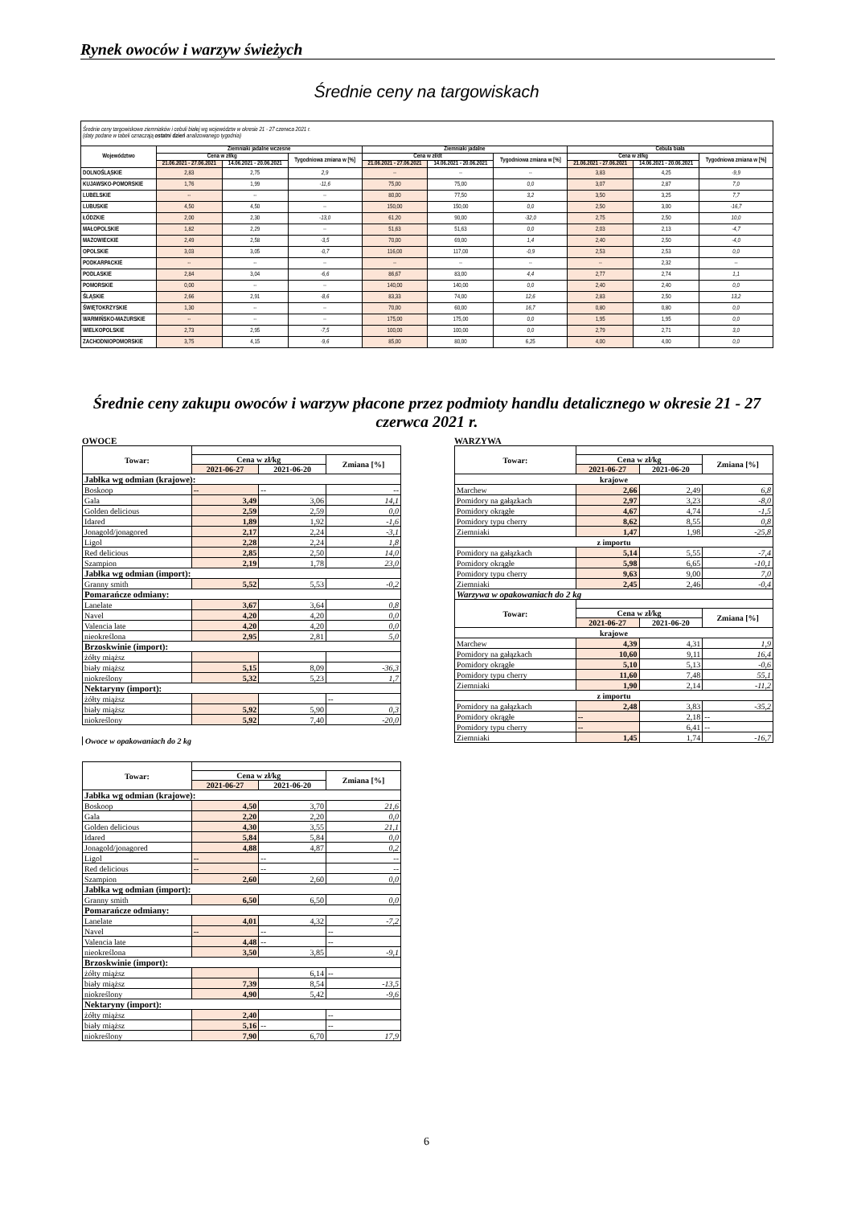Rynek owoców i warzyw świeżych
Średnie ceny na targowiskach
| Średnie ceny targowiskowe ziemniaków i cebuli białej wg województw w okresie 21 - 27 czerwca 2021 r. (daty podane w tabeli oznaczają ostatni dzień analizowanego tygodnia) | | | | | | | | | |
| Województwo | Ziemniaki jadalne wczesne | | | Ziemniaki jadalne | | | Cebula biała | | |
| | Cena w zł/kg | | Tygodniowa zmiana w [%] | Cena w zł/dt | | Tygodniowa zmiana w [%] | Cena w zł/kg | | Tygodniowa zmiana w [%] |
| | 21.06.2021 - 27.06.2021 | 14.06.2021 - 20.06.2021 | | 21.06.2021 - 27.06.2021 | 14.06.2021 - 20.06.2021 | | 21.06.2021 - 27.06.2021 | 14.06.2021 - 20.06.2021 | |
| DOLNOŚLĄSKIE | 2,83 | 2,75 | 2,9 | -- | -- | -- | 3,83 | 4,25 | -9,9 |
| KUJAWSKO-POMORSKIE | 1,76 | 1,99 | -11,6 | 75,00 | 75,00 | 0,0 | 3,07 | 2,87 | 7,0 |
| LUBELSKIE | -- | -- | -- | 80,00 | 77,50 | 3,2 | 3,50 | 3,25 | 7,7 |
| LUBUSKIE | 4,50 | 4,50 | -- | 150,00 | 150,00 | 0,0 | 2,50 | 3,00 | -16,7 |
| ŁÓDZKIE | 2,00 | 2,30 | -13,0 | 61,20 | 90,00 | -32,0 | 2,75 | 2,50 | 10,0 |
| MAŁOPOLSKIE | 1,82 | 2,29 | -- | 51,63 | 51,63 | 0,0 | 2,03 | 2,13 | -4,7 |
| MAZOWIECKIE | 2,49 | 2,58 | -3,5 | 70,00 | 69,00 | 1,4 | 2,40 | 2,50 | -4,0 |
| OPOLSKIE | 3,03 | 3,05 | -0,7 | 116,00 | 117,00 | -0,9 | 2,53 | 2,53 | 0,0 |
| PODKARPACKIE | -- | -- | -- | -- | -- | -- | -- | 2,32 | -- |
| PODLASKIE | 2,84 | 3,04 | -6,6 | 86,67 | 83,00 | 4,4 | 2,77 | 2,74 | 1,1 |
| POMORSKIE | 0,00 | -- | -- | 140,00 | 140,00 | 0,0 | 2,40 | 2,40 | 0,0 |
| ŚLĄSKIE | 2,66 | 2,91 | -8,6 | 83,33 | 74,00 | 12,6 | 2,83 | 2,50 | 13,2 |
| ŚWIĘTOKRZYSKIE | 1,30 | -- | -- | 70,00 | 60,00 | 16,7 | 0,80 | 0,80 | 0,0 |
| WARMIŃSKO-MAZURSKIE | -- | -- | -- | 175,00 | 175,00 | 0,0 | 1,95 | 1,95 | 0,0 |
| WIELKOPOLSKIE | 2,73 | 2,95 | -7,5 | 100,00 | 100,00 | 0,0 | 2,79 | 2,71 | 3,0 |
| ZACHODNIOPOMORSKIE | 3,75 | 4,15 | -9,6 | 85,00 | 80,00 | 6,25 | 4,00 | 4,00 | 0,0 |
Średnie ceny zakupu owoców i warzyw płacone przez podmioty handlu detalicznego w okresie 21 - 27 czerwca 2021 r.
OWOCE
| Towar: | | | |
| --- | --- | --- | --- |
| | Cena w zł/kg | | Zmiana [%] |
| | 2021-06-27 | 2021-06-20 | |
| Jabłka wg odmian (krajowe): | | | |
| Boskoop | -- | -- | -- |
| Gala | 3,49 | 3,06 | 14,1 |
| Golden delicious | 2,59 | 2,59 | 0,0 |
| Idared | 1,89 | 1,92 | -1,6 |
| Jonagold/jonagored | 2,17 | 2,24 | -3,1 |
| Ligol | 2,28 | 2,24 | 1,8 |
| Red delicious | 2,85 | 2,50 | 14,0 |
| Szampion | 2,19 | 1,78 | 23,0 |
| Jabłka wg odmian (import): | | | |
| Granny smith | 5,52 | 5,53 | -0,2 |
| Pomarańcze odmiany: | | | |
| Lanelate | 3,67 | 3,64 | 0,8 |
| Navel | 4,20 | 4,20 | 0,0 |
| Valencia late | 4,20 | 4,20 | 0,0 |
| nieokreślona | 2,95 | 2,81 | 5,0 |
| Brzoskwinie (import): | | | |
| żółty miąższ | | | |
| biały miąższ | 5,15 | 8,09 | -36,3 |
| niokreślony | 5,32 | 5,23 | 1,7 |
| Nektaryny (import): | | | |
| żółty miąższ | | | -- |
| biały miąższ | 5,92 | 5,90 | 0,3 |
| niokreślony | 5,92 | 7,40 | -20,0 |
Owoce w opakowaniach do 2 kg
| Towar: | | | |
| --- | --- | --- | --- |
| | Cena w zł/kg | | Zmiana [%] |
| | 2021-06-27 | 2021-06-20 | |
| Jabłka wg odmian (krajowe): | | | |
| Boskoop | 4,50 | 3,70 | 21,6 |
| Gala | 2,20 | 2,20 | 0,0 |
| Golden delicious | 4,30 | 3,55 | 21,1 |
| Idared | 5,84 | 5,84 | 0,0 |
| Jonagold/jonagored | 4,88 | 4,87 | 0,2 |
| Ligol | -- | -- | -- |
| Red delicious | -- | -- | -- |
| Szampion | 2,60 | 2,60 | 0,0 |
| Jabłka wg odmian (import): | | | |
| Granny smith | 6,50 | 6,50 | 0,0 |
| Pomarańcze odmiany: | | | |
| Lanelate | 4,01 | 4,32 | -7,2 |
| Navel | -- | -- | -- |
| Valencia late | 4,48 | -- | -- |
| nieokreślona | 3,50 | 3,85 | -9,1 |
| Brzoskwinie (import): | | | |
| żółty miąższ | | 6,14 | -- |
| biały miąższ | 7,39 | 8,54 | -13,5 |
| niokreślony | 4,90 | 5,42 | -9,6 |
| Nektaryny (import): | | | |
| żółty miąższ | 2,40 | | -- |
| biały miąższ | 5,16 | -- | -- |
| niokreślony | 7,90 | 6,70 | 17,9 |
WARZYWA
| Towar: | | | |
| --- | --- | --- | --- |
| | Cena w zł/kg | | Zmiana [%] |
| | 2021-06-27 | 2021-06-20 | |
| krajowe | | | |
| Marchew | 2,66 | 2,49 | 6,8 |
| Pomidory na gałązkach | 2,97 | 3,23 | -8,0 |
| Pomidory okrągłe | 4,67 | 4,74 | -1,5 |
| Pomidory typu cherry | 8,62 | 8,55 | 0,8 |
| Ziemniaki | 1,47 | 1,98 | -25,8 |
| z importu | | | |
| Pomidory na gałązkach | 5,14 | 5,55 | -7,4 |
| Pomidory okrągłe | 5,98 | 6,65 | -10,1 |
| Pomidory typu cherry | 9,63 | 9,00 | 7,0 |
| Ziemniaki | 2,45 | 2,46 | -0,4 |
| Warzywa w opakowaniach do 2 kg | | | |
| Towar: | | | |
| | Cena w zł/kg | | Zmiana [%] |
| | 2021-06-27 | 2021-06-20 | |
| krajowe | | | |
| Marchew | 4,39 | 4,31 | 1,9 |
| Pomidory na gałązkach | 10,60 | 9,11 | 16,4 |
| Pomidory okrągłe | 5,10 | 5,13 | -0,6 |
| Pomidory typu cherry | 11,60 | 7,48 | 55,1 |
| Ziemniaki | 1,90 | 2,14 | -11,2 |
| z importu | | | |
| Pomidory na gałązkach | 2,48 | 3,83 | -35,2 |
| Pomidory okrągłe | -- | 2,18 | -- |
| Pomidory typu cherry | -- | 6,41 | -- |
| Ziemniaki | 1,45 | 1,74 | -16,7 |
6